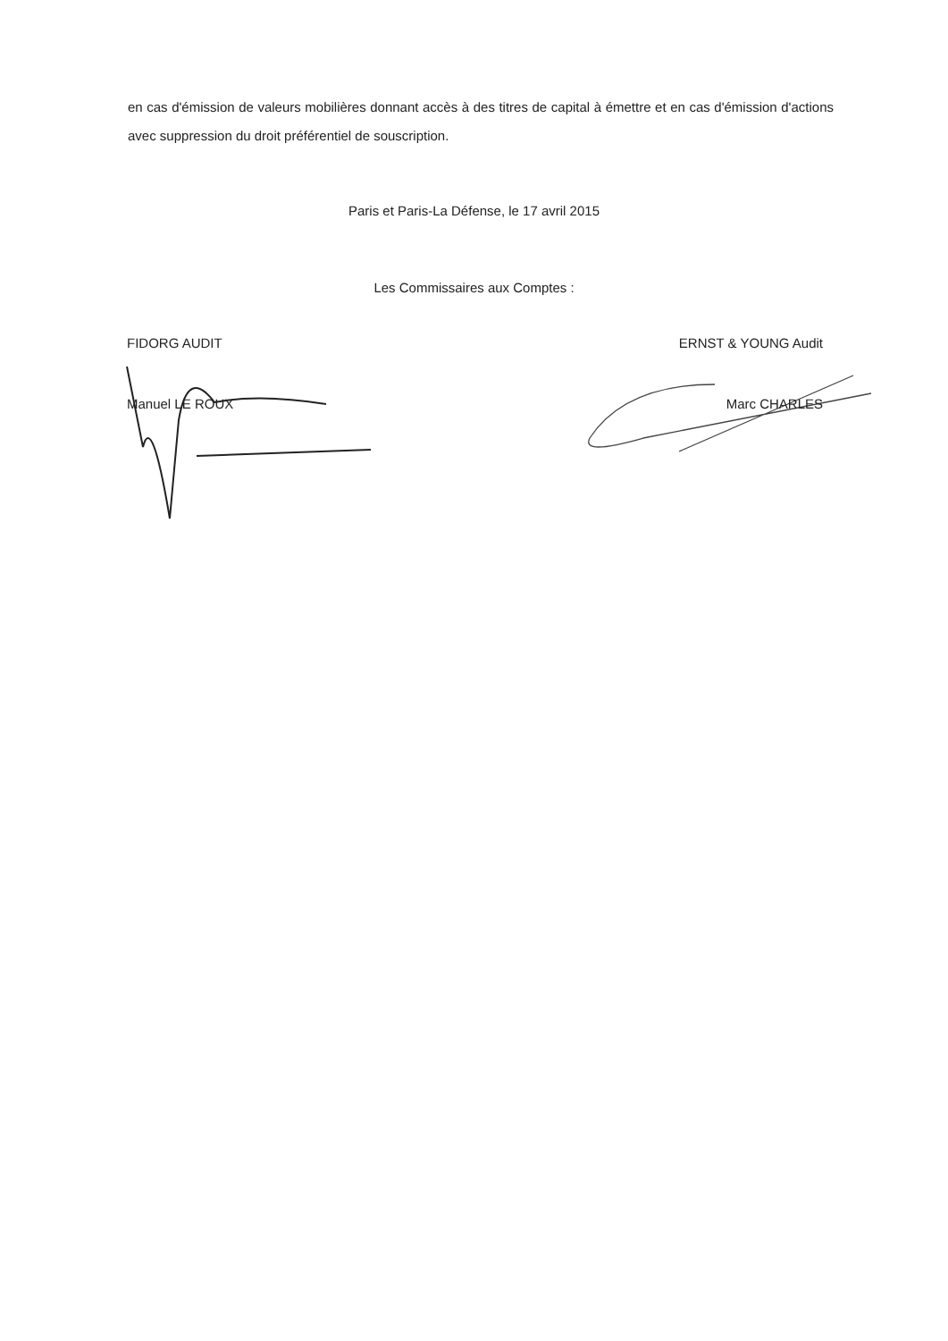en cas d'émission de valeurs mobilières donnant accès à des titres de capital à émettre et en cas d'émission d'actions avec suppression du droit préférentiel de souscription.
Paris et Paris-La Défense, le 17 avril 2015
Les Commissaires aux Comptes :
FIDORG AUDIT
Manuel LE ROUX
ERNST & YOUNG Audit
Marc CHARLES